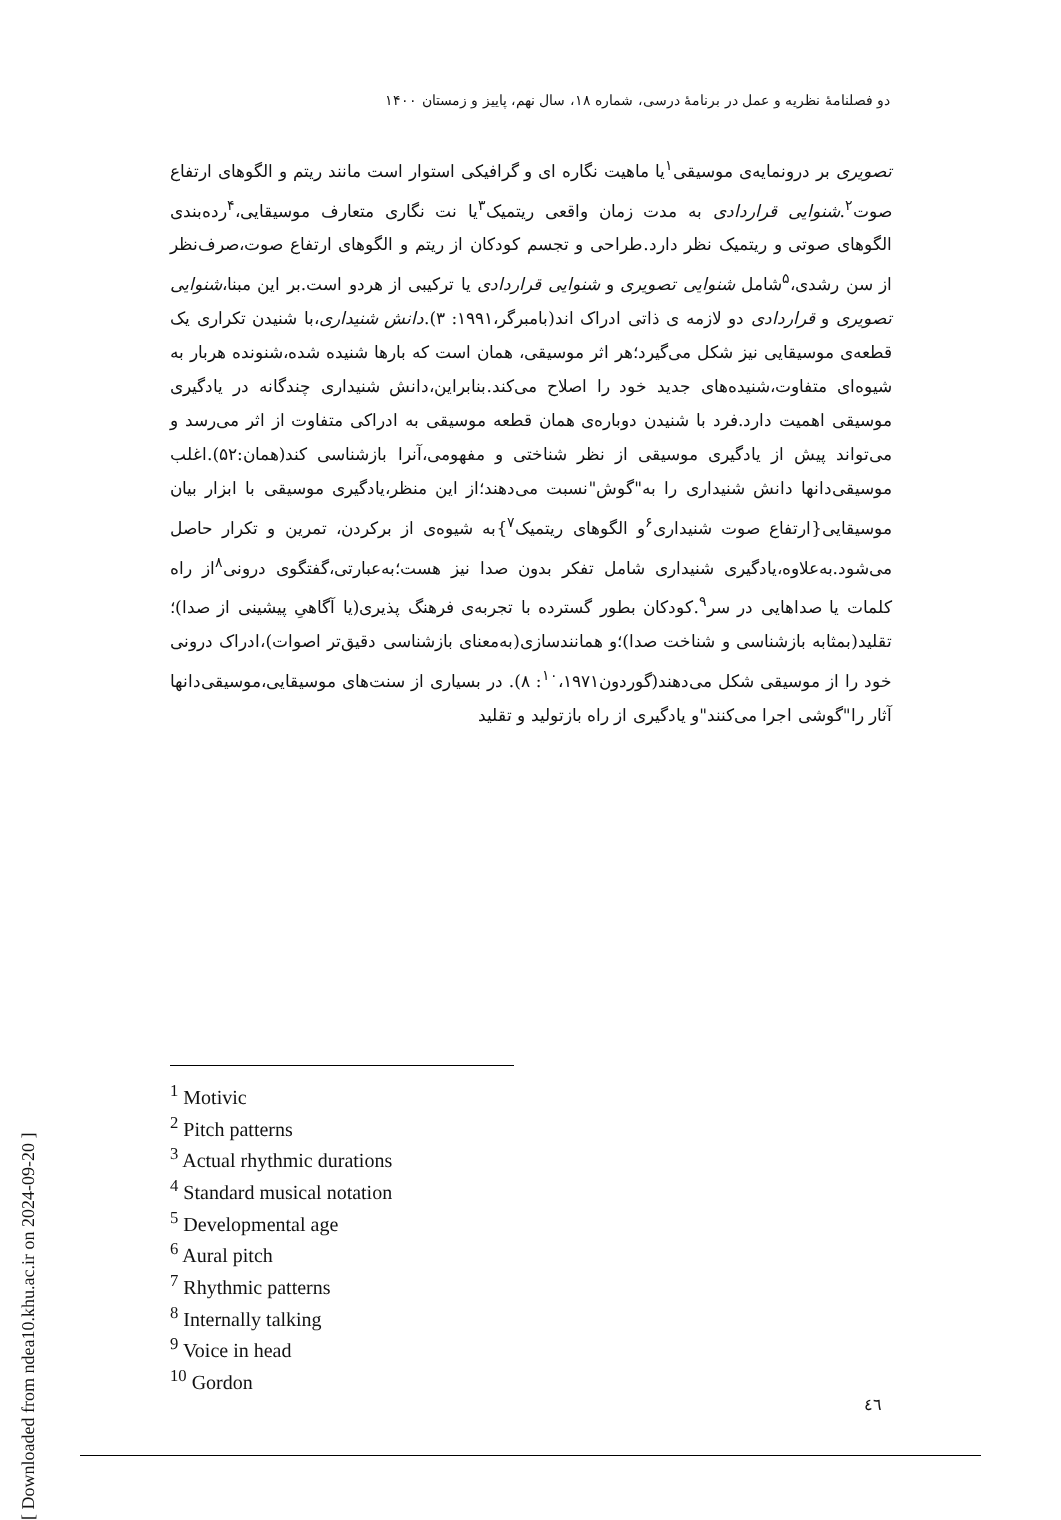دو فصلنامهٔ نظریه و عمل در برنامهٔ درسی، شماره ۱۸، سال نهم، پاییز و زمستان ۱۴۰۰
تصویری بر درونمایه‌ی موسیقی<sup>۱</sup>یا ماهیت نگاره ای و گرافیکی استوار است مانند ریتم و الگوهای ارتفاع صوت<sup>۲</sup>.شنوایی قراردادی به مدت زمان واقعی ریتمیک<sup>۳</sup>یا نت نگاری متعارف موسیقایی،<sup>۴</sup>رده‌بندی الگوهای صوتی و ریتمیک نظر دارد.طراحی و تجسم کودکان از ریتم و الگوهای ارتفاع صوت،صرف‌نظر از سن رشدی،<sup>۵</sup>شامل شنوایی تصویری و شنوایی قراردادی یا ترکیبی از هردو است.بر این مبنا،شنوایی تصویری و قراردادی دو لازمه ی ذاتی ادراک اند(بامبرگر،۱۹۹۱: ۳).دانش شنیداری،با شنیدن تکراری یک قطعه‌ی موسیقایی نیز شکل می‌گیرد؛هر اثر موسیقی، همان است که بارها شنیده شده،شنونده هربار به شیوه‌ای متفاوت،شنیده‌های جدید خود را اصلاح می‌کند.بنابراین،دانش شنیداری چندگانه در یادگیری موسیقی اهمیت دارد.فرد با شنیدن دوباره‌ی همان قطعه موسیقی به ادراکی متفاوت از اثر می‌رسد و می‌تواند پیش از یادگیری موسیقی از نظر شناختی و مفهومی،آنرا بازشناسی کند(همان:۵۲).اغلب موسیقی‌دانها دانش شنیداری را به"گوش"نسبت می‌دهند؛از این منظر،یادگیری موسیقی با ابزار بیان موسیقایی{ارتفاع صوت شنیداری<sup>۶</sup>و الگوهای ریتمیک<sup>۷</sup>}به شیوه‌ی از برکردن، تمرین و تکرار حاصل می‌شود.به‌علاوه،یادگیری شنیداری شامل تفکر بدون صدا نیز هست؛به‌عبارتی،گفتگوی درونی<sup>۸</sup>از راه کلمات یا صداهایی در سر<sup>۹</sup>.کودکان بطور گسترده با تجربه‌ی فرهنگ پذیری(یا آگاهیِ پیشینی از صدا)؛تقلید(بمثابه بازشناسی و شناخت صدا)؛و همانندسازی(به‌معنای بازشناسی دقیق‌تر اصوات)،ادراک درونی خود را از موسیقی شکل می‌دهند(گوردون<sup>۱۰</sup>،۱۹۷۱: ۸). در بسیاری از سنت‌های موسیقایی،موسیقی‌دانها آثار را"گوشی اجرا می‌کنند"و یادگیری از راه بازتولید و تقلید
<sup>1</sup> Motivic
<sup>2</sup> Pitch patterns
<sup>3</sup> Actual rhythmic durations
<sup>4</sup> Standard musical notation
<sup>5</sup> Developmental age
<sup>6</sup> Aural pitch
<sup>7</sup> Rhythmic patterns
<sup>8</sup> Internally talking
<sup>9</sup> Voice in head
<sup>10</sup> Gordon
٤٦
[ Downloaded from ndea10.khu.ac.ir on 2024-09-20 ]